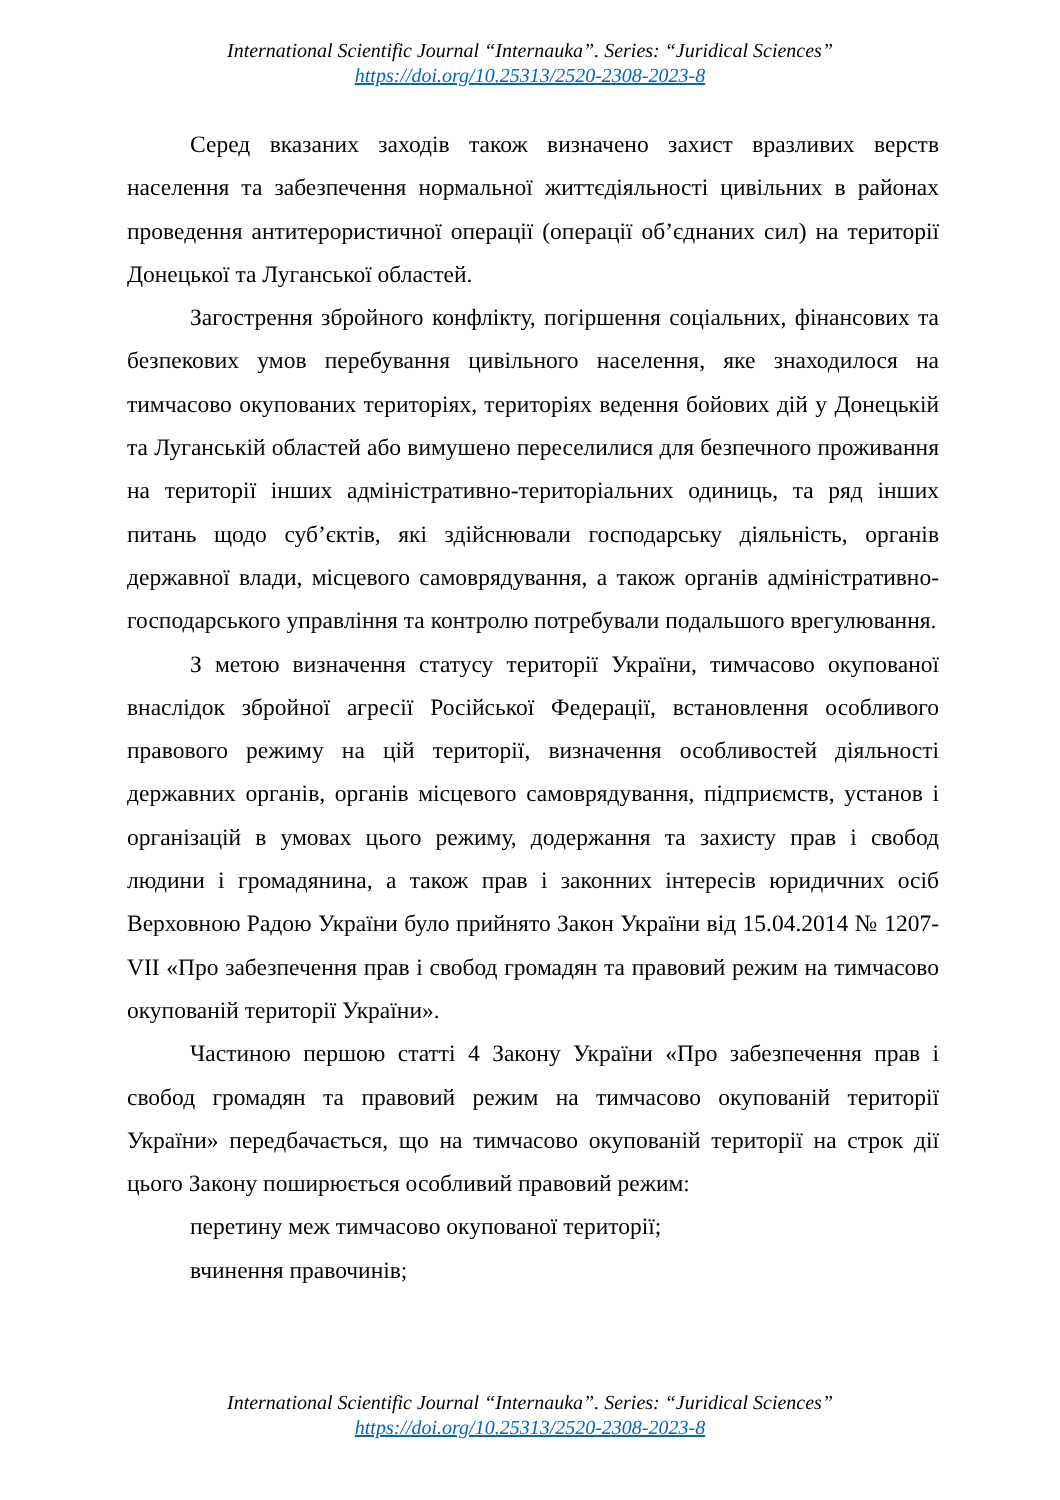International Scientific Journal “Internauka”. Series: “Juridical Sciences”
https://doi.org/10.25313/2520-2308-2023-8
Серед вказаних заходів також визначено захист вразливих верств населення та забезпечення нормальної життєдіяльності цивільних в районах проведення антитерористичної операції (операції об’єднаних сил) на території Донецької та Луганської областей.
Загострення збройного конфлікту, погіршення соціальних, фінансових та безпекових умов перебування цивільного населення, яке знаходилося на тимчасово окупованих територіях, територіях ведення бойових дій у Донецькій та Луганській областей або вимушено переселилися для безпечного проживання на території інших адміністративно-територіальних одиниць, та ряд інших питань щодо суб’єктів, які здійснювали господарську діяльність, органів державної влади, місцевого самоврядування, а також органів адміністративно-господарського управління та контролю потребували подальшого врегулювання.
З метою визначення статусу території України, тимчасово окупованої внаслідок збройної агресії Російської Федерації, встановлення особливого правового режиму на цій території, визначення особливостей діяльності державних органів, органів місцевого самоврядування, підприємств, установ і організацій в умовах цього режиму, додержання та захисту прав і свобод людини і громадянина, а також прав і законних інтересів юридичних осіб Верховною Радою України було прийнято Закон України від 15.04.2014 № 1207-VII «Про забезпечення прав і свобод громадян та правовий режим на тимчасово окупованій території України».
Частиною першою статті 4 Закону України «Про забезпечення прав і свобод громадян та правовий режим на тимчасово окупованій території України» передбачається, що на тимчасово окупованій території на строк дії цього Закону поширюється особливий правовий режим:
перетину меж тимчасово окупованої території;
вчинення правочинів;
International Scientific Journal “Internauka”. Series: “Juridical Sciences”
https://doi.org/10.25313/2520-2308-2023-8